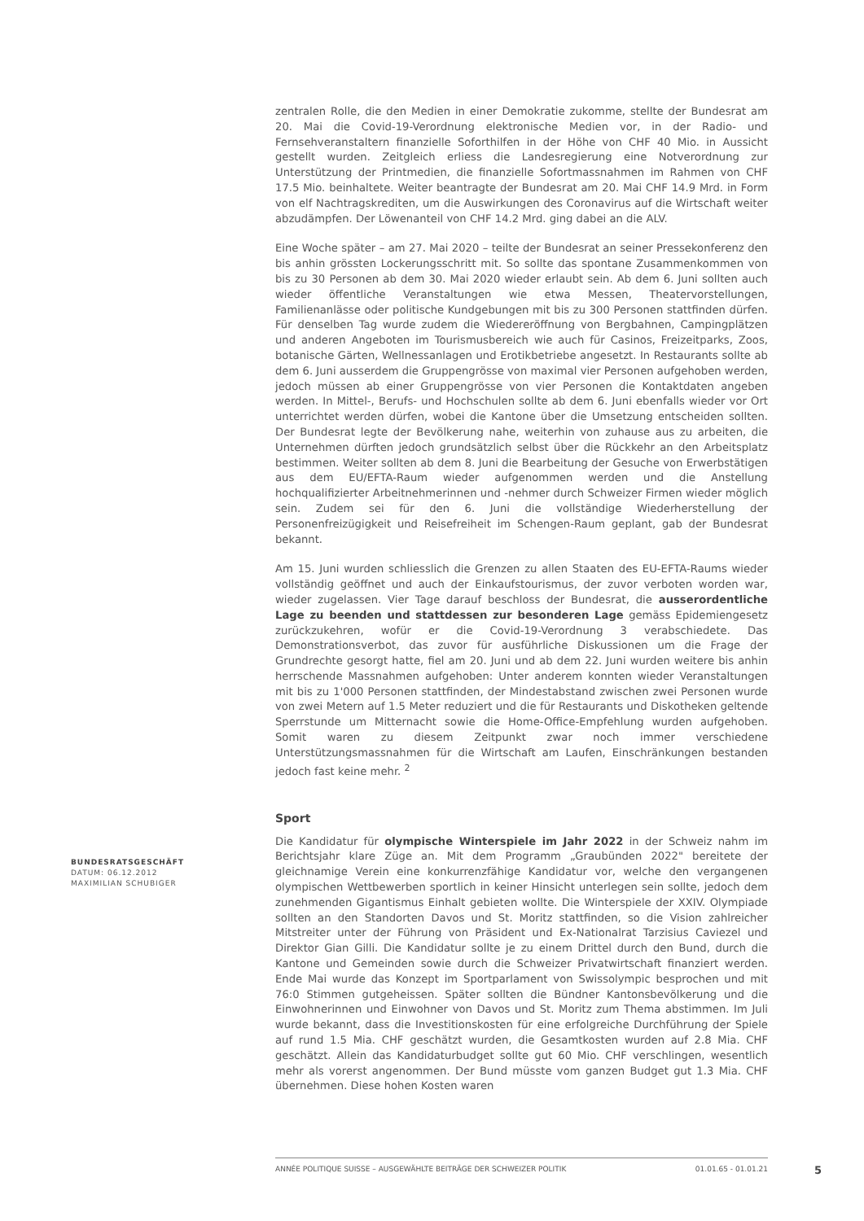zentralen Rolle, die den Medien in einer Demokratie zukomme, stellte der Bundesrat am 20. Mai die Covid-19-Verordnung elektronische Medien vor, in der Radio- und Fernsehveranstaltern finanzielle Soforthilfen in der Höhe von CHF 40 Mio. in Aussicht gestellt wurden. Zeitgleich erliess die Landesregierung eine Notverordnung zur Unterstützung der Printmedien, die finanzielle Sofortmassnahmen im Rahmen von CHF 17.5 Mio. beinhaltete. Weiter beantragte der Bundesrat am 20. Mai CHF 14.9 Mrd. in Form von elf Nachtragskrediten, um die Auswirkungen des Coronavirus auf die Wirtschaft weiter abzudämpfen. Der Löwenanteil von CHF 14.2 Mrd. ging dabei an die ALV.
Eine Woche später – am 27. Mai 2020 – teilte der Bundesrat an seiner Pressekonferenz den bis anhin grössten Lockerungsschritt mit. So sollte das spontane Zusammenkommen von bis zu 30 Personen ab dem 30. Mai 2020 wieder erlaubt sein. Ab dem 6. Juni sollten auch wieder öffentliche Veranstaltungen wie etwa Messen, Theatervorstellungen, Familienanlässe oder politische Kundgebungen mit bis zu 300 Personen stattfinden dürfen. Für denselben Tag wurde zudem die Wiedereröffnung von Bergbahnen, Campingplätzen und anderen Angeboten im Tourismusbereich wie auch für Casinos, Freizeitparks, Zoos, botanische Gärten, Wellnessanlagen und Erotikbetriebe angesetzt. In Restaurants sollte ab dem 6. Juni ausserdem die Gruppengrösse von maximal vier Personen aufgehoben werden, jedoch müssen ab einer Gruppengrösse von vier Personen die Kontaktdaten angeben werden. In Mittel-, Berufs- und Hochschulen sollte ab dem 6. Juni ebenfalls wieder vor Ort unterrichtet werden dürfen, wobei die Kantone über die Umsetzung entscheiden sollten. Der Bundesrat legte der Bevölkerung nahe, weiterhin von zuhause aus zu arbeiten, die Unternehmen dürften jedoch grundsätzlich selbst über die Rückkehr an den Arbeitsplatz bestimmen. Weiter sollten ab dem 8. Juni die Bearbeitung der Gesuche von Erwerbstätigen aus dem EU/EFTA-Raum wieder aufgenommen werden und die Anstellung hochqualifizierter Arbeitnehmerinnen und -nehmer durch Schweizer Firmen wieder möglich sein. Zudem sei für den 6. Juni die vollständige Wiederherstellung der Personenfreizügigkeit und Reisefreiheit im Schengen-Raum geplant, gab der Bundesrat bekannt.
Am 15. Juni wurden schliesslich die Grenzen zu allen Staaten des EU-EFTA-Raums wieder vollständig geöffnet und auch der Einkaufstourismus, der zuvor verboten worden war, wieder zugelassen. Vier Tage darauf beschloss der Bundesrat, die ausserordentliche Lage zu beenden und stattdessen zur besonderen Lage gemäss Epidemiengesetz zurückzukehren, wofür er die Covid-19-Verordnung 3 verabschiedete. Das Demonstrationsverbot, das zuvor für ausführliche Diskussionen um die Frage der Grundrechte gesorgt hatte, fiel am 20. Juni und ab dem 22. Juni wurden weitere bis anhin herrschende Massnahmen aufgehoben: Unter anderem konnten wieder Veranstaltungen mit bis zu 1'000 Personen stattfinden, der Mindestabstand zwischen zwei Personen wurde von zwei Metern auf 1.5 Meter reduziert und die für Restaurants und Diskotheken geltende Sperrstunde um Mitternacht sowie die Home-Office-Empfehlung wurden aufgehoben. Somit waren zu diesem Zeitpunkt zwar noch immer verschiedene Unterstützungsmassnahmen für die Wirtschaft am Laufen, Einschränkungen bestanden jedoch fast keine mehr. <sup>2</sup>
Sport
Die Kandidatur für olympische Winterspiele im Jahr 2022 in der Schweiz nahm im Berichtsjahr klare Züge an. Mit dem Programm „Graubünden 2022" bereitete der gleichnamige Verein eine konkurrenzfähige Kandidatur vor, welche den vergangenen olympischen Wettbewerben sportlich in keiner Hinsicht unterlegen sein sollte, jedoch dem zunehmenden Gigantismus Einhalt gebieten wollte. Die Winterspiele der XXIV. Olympiade sollten an den Standorten Davos und St. Moritz stattfinden, so die Vision zahlreicher Mitstreiter unter der Führung von Präsident und Ex-Nationalrat Tarzisius Caviezel und Direktor Gian Gilli. Die Kandidatur sollte je zu einem Drittel durch den Bund, durch die Kantone und Gemeinden sowie durch die Schweizer Privatwirtschaft finanziert werden. Ende Mai wurde das Konzept im Sportparlament von Swissolympic besprochen und mit 76:0 Stimmen gutgeheissen. Später sollten die Bündner Kantonsbevölkerung und die Einwohnerinnen und Einwohner von Davos und St. Moritz zum Thema abstimmen. Im Juli wurde bekannt, dass die Investitionskosten für eine erfolgreiche Durchführung der Spiele auf rund 1.5 Mia. CHF geschätzt wurden, die Gesamtkosten wurden auf 2.8 Mia. CHF geschätzt. Allein das Kandidaturbudget sollte gut 60 Mio. CHF verschlingen, wesentlich mehr als vorerst angenommen. Der Bund müsste vom ganzen Budget gut 1.3 Mia. CHF übernehmen. Diese hohen Kosten waren
BUNDESRATSGESCHÄFT
DATUM: 06.12.2012
MAXIMILIAN SCHUBIGER
ANNÉE POLITIQUE SUISSE – AUSGEWÄHLTE BEITRÄGE DER SCHWEIZER POLITIK 01.01.65 - 01.01.21
5